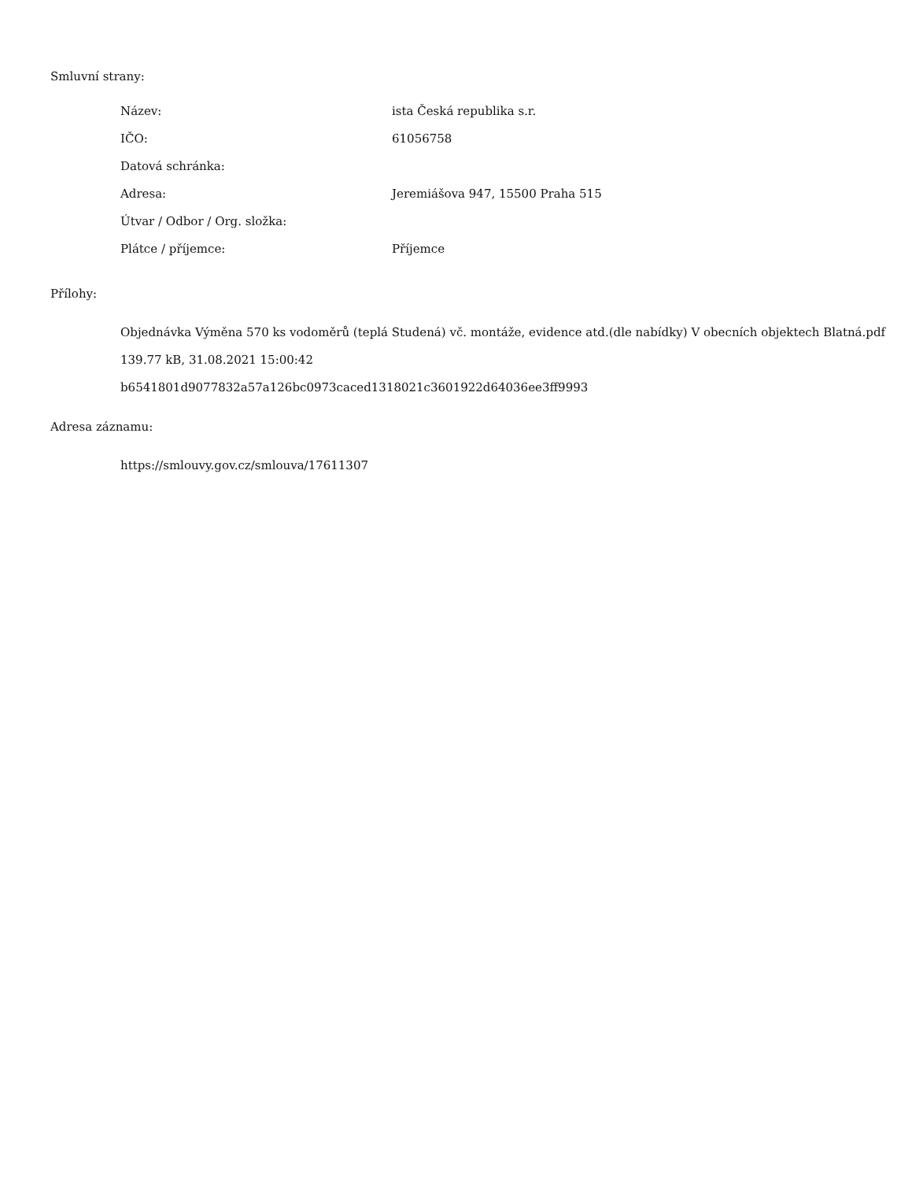Smluvní strany:
| Název: | ista Česká republika s.r. |
| IČO: | 61056758 |
| Datová schránka: | |
| Adresa: | Jeremiášova 947, 15500 Praha 515 |
| Útvar / Odbor / Org. složka: | |
| Plátce / příjemce: | Příjemce |
Přílohy:
Objednávka Výměna 570 ks vodoměrů (teplá Studená) vč. montáže, evidence atd.(dle nabídky) V obecních objektech Blatná.pdf
139.77 kB, 31.08.2021 15:00:42
b6541801d9077832a57a126bc0973caced1318021c3601922d64036ee3ff9993
Adresa záznamu:
https://smlouvy.gov.cz/smlouva/17611307